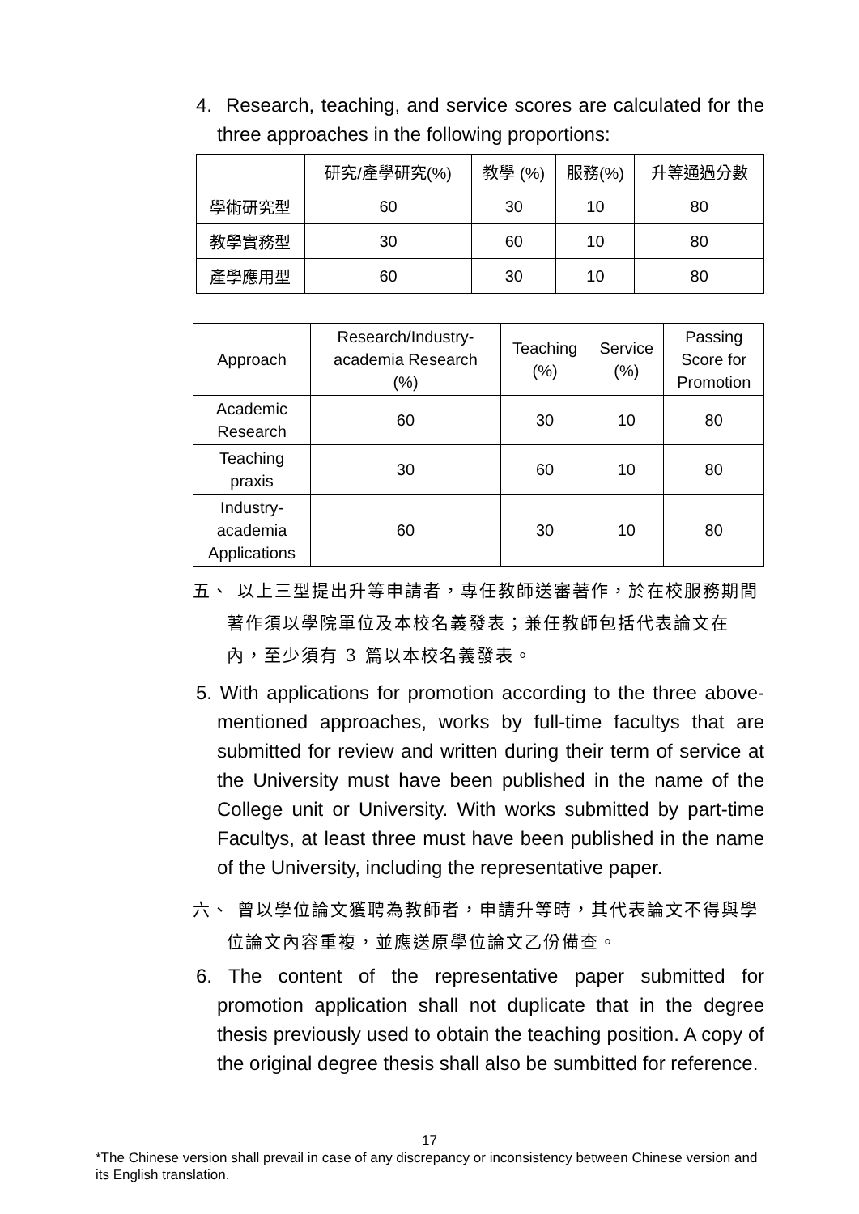4. Research, teaching, and service scores are calculated for the three approaches in the following proportions:
| | 研究/產學研究(%) | 教學 (%) | 服務(%) | 升等通過分數 |
| --- | --- | --- | --- | --- |
| 學術研究型 | 60 | 30 | 10 | 80 |
| 教學實務型 | 30 | 60 | 10 | 80 |
| 產學應用型 | 60 | 30 | 10 | 80 |
| Approach | Research/Industry- academia Research (%) | Teaching (%) | Service (%) | Passing Score for Promotion |
| --- | --- | --- | --- | --- |
| Academic Research | 60 | 30 | 10 | 80 |
| Teaching praxis | 30 | 60 | 10 | 80 |
| Industry- academia Applications | 60 | 30 | 10 | 80 |
五、 以上三型提出升等申請者，專任教師送審著作，於在校服務期間著作須以學院單位及本校名義發表；兼任教師包括代表論文在內，至少須有 3 篇以本校名義發表。
5. With applications for promotion according to the three above-mentioned approaches, works by full-time facultys that are submitted for review and written during their term of service at the University must have been published in the name of the College unit or University. With works submitted by part-time Facultys, at least three must have been published in the name of the University, including the representative paper.
六、 曾以學位論文獲聘為教師者，申請升等時，其代表論文不得與學位論文內容重複，並應送原學位論文乙份備查。
6. The content of the representative paper submitted for promotion application shall not duplicate that in the degree thesis previously used to obtain the teaching position. A copy of the original degree thesis shall also be sumbitted for reference.
17
*The Chinese version shall prevail in case of any discrepancy or inconsistency between Chinese version and its English translation.